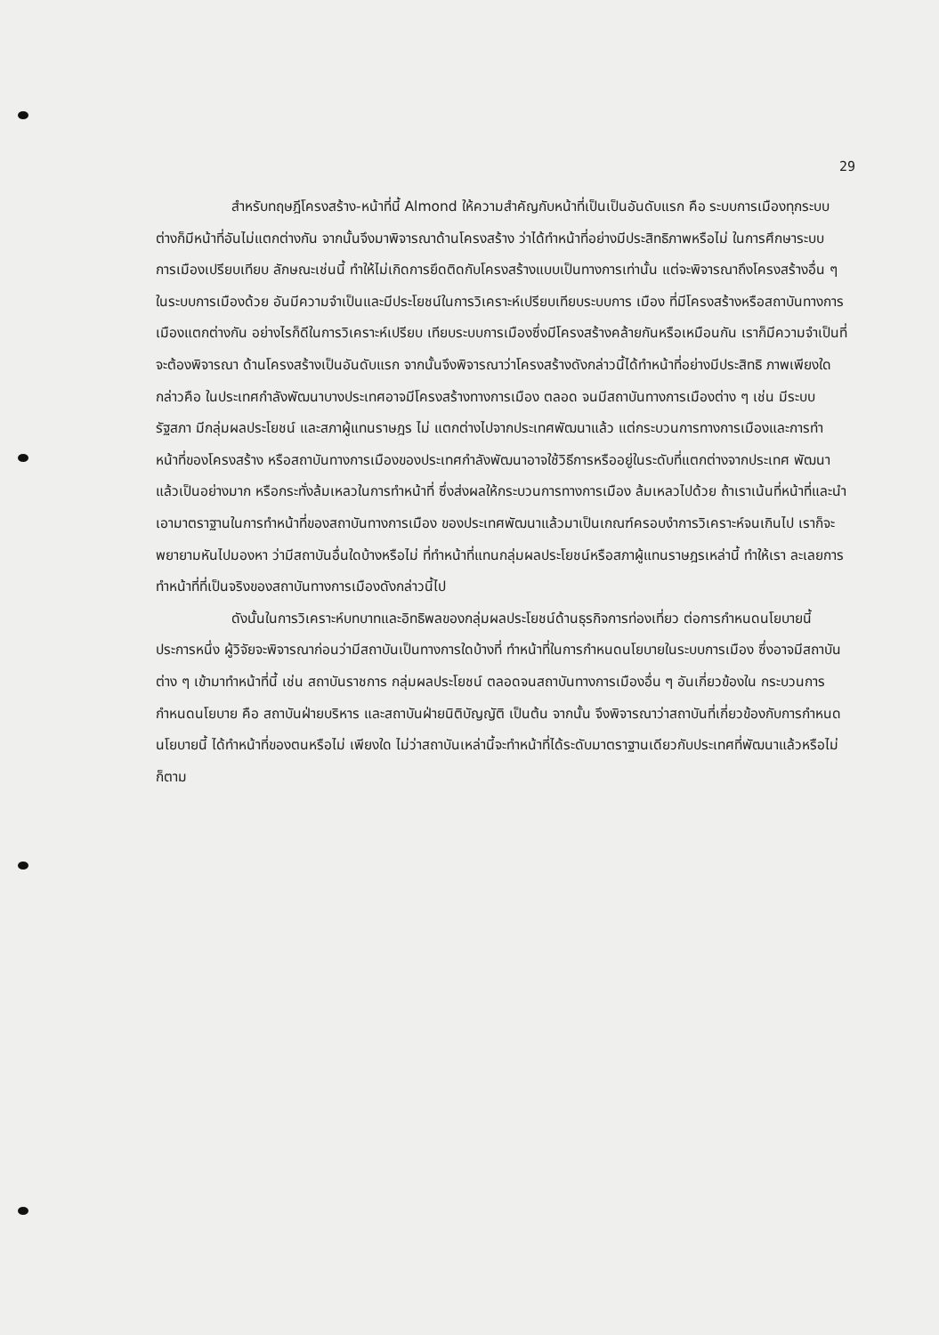29
สำหรับทฤษฎีโครงสร้าง-หน้าที่นี้ Almond ให้ความสำคัญกับหน้าที่เป็นเป็นอันดับแรก คือ ระบบการเมืองทุกระบบต่างก็มีหน้าที่อันไม่แตกต่างกัน จากนั้นจึงมาพิจารณาด้านโครงสร้าง ว่าได้ทำหน้าที่อย่างมีประสิทธิภาพหรือไม่ ในการศึกษาระบบการเมืองเปรียบเทียบ ลักษณะเช่นนี้ ทำให้ไม่เกิดการยึดติดกับโครงสร้างแบบเป็นทางการเท่านั้น แต่จะพิจารณาถึงโครงสร้างอื่น ๆ ในระบบการเมืองด้วย อันมีความจำเป็นและมีประโยชน์ในการวิเคราะห์เปรียบเทียบระบบการ เมือง ที่มีโครงสร้างหรือสถาบันทางการเมืองแตกต่างกัน อย่างไรก็ดีในการวิเคราะห์เปรียบ เทียบระบบการเมืองซึ่งมีโครงสร้างคล้ายกันหรือเหมือนกัน เราก็มีความจำเป็นที่จะต้องพิจารณา ด้านโครงสร้างเป็นอันดับแรก จากนั้นจึงพิจารณาว่าโครงสร้างดังกล่าวนี้ได้ทำหน้าที่อย่างมีประสิทธิ ภาพเพียงใด กล่าวคือ ในประเทศกำลังพัฒนาบางประเทศอาจมีโครงสร้างทางการเมือง ตลอด จนมีสถาบันทางการเมืองต่าง ๆ เช่น มีระบบรัฐสภา มีกลุ่มผลประโยชน์ และสภาผู้แทนราษฎร ไม่ แตกต่างไปจากประเทศพัฒนาแล้ว แต่กระบวนการทางการเมืองและการทำหน้าที่ของโครงสร้าง หรือสถาบันทางการเมืองของประเทศกำลังพัฒนาอาจใช้วิธีการหรืออยู่ในระดับที่แตกต่างจากประเทศ พัฒนาแล้วเป็นอย่างมาก หรือกระทั่งล้มเหลวในการทำหน้าที่ ซึ่งส่งผลให้กระบวนการทางการเมือง ล้มเหลวไปด้วย ถ้าเราเน้นที่หน้าที่และนำเอามาตราฐานในการทำหน้าที่ของสถาบันทางการเมือง ของประเทศพัฒนาแล้วมาเป็นเกณฑ์ครอบงำการวิเคราะห์จนเกินไป เราก็จะพยายามหันไปมองหา ว่ามีสถาบันอื่นใดบ้างหรือไม่ ที่ทำหน้าที่แทนกลุ่มผลประโยชน์หรือสภาผู้แทนราษฎรเหล่านี้ ทำให้เรา ละเลยการทำหน้าที่ที่เป็นจริงของสถาบันทางการเมืองดังกล่าวนี้ไป
ดังนั้นในการวิเคราะห์บทบาทและอิทธิพลของกลุ่มผลประโยชน์ด้านธุรกิจการท่องเที่ยว ต่อการกำหนดนโยบายนี้ ประการหนึ่ง ผู้วิจัยจะพิจารณาก่อนว่ามีสถาบันเป็นทางการใดบ้างที่ ทำหน้าที่ในการกำหนดนโยบายในระบบการเมือง ซึ่งอาจมีสถาบันต่าง ๆ เข้ามาทำหน้าที่นี้ เช่น สถาบันราชการ กลุ่มผลประโยชน์ ตลอดจนสถาบันทางการเมืองอื่น ๆ อันเกี่ยวข้องใน กระบวนการกำหนดนโยบาย คือ สถาบันฝ่ายบริหาร และสถาบันฝ่ายนิติบัญญัติ เป็นต้น จากนั้น จึงพิจารณาว่าสถาบันที่เกี่ยวข้องกับการกำหนดนโยบายนี้ ได้ทำหน้าที่ของตนหรือไม่ เพียงใด ไม่ว่าสถาบันเหล่านี้จะทำหน้าที่ได้ระดับมาตราฐานเดียวกับประเทศที่พัฒนาแล้วหรือไม่ก็ตาม